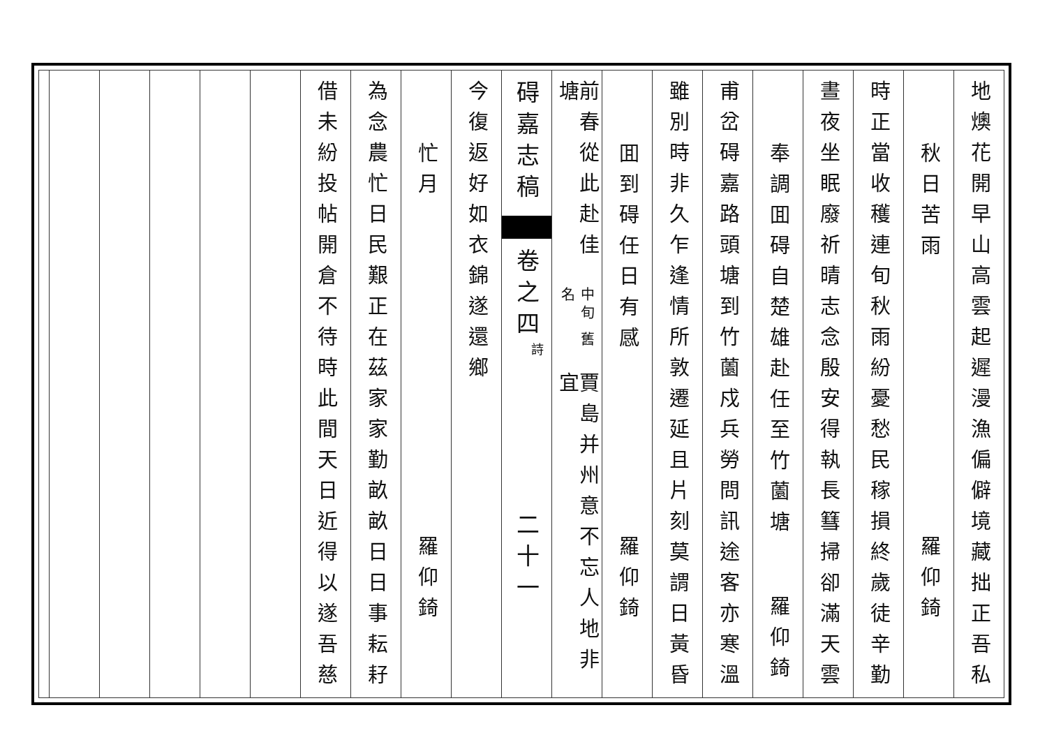地燠花開早山高雲起遲漫漁偏僻境藏拙正吾私
秋日苦雨
羅仰錡
時正當收穫連旬秋雨紛憂愁民稼損終歲徒辛勤
晝夜坐眠廢祈晴志念殷安得執長篲掃卻滿天雲
奉調囬碍自楚雄赴任至竹薗塘
羅仰錡
甫岔碍嘉路頭塘到竹薗戍兵勞問訊途客亦寒溫
雖別時非久乍逢情所敦遷延且片刻莫謂日黃昏
囬到碍任日有感
羅仰錡
前春從此赴佳塘
中旬 舊名
賈島并州意不忘人地非宜
碍嘉志稿
卷之四
詩
二十一
今復返好如衣錦遂還鄉
忙月
羅仰錡
為念農忙日民艱正在茲家家勤畝畝日日事耘耔
借未紛投帖開倉不待時此間天日近得以遂吾慈